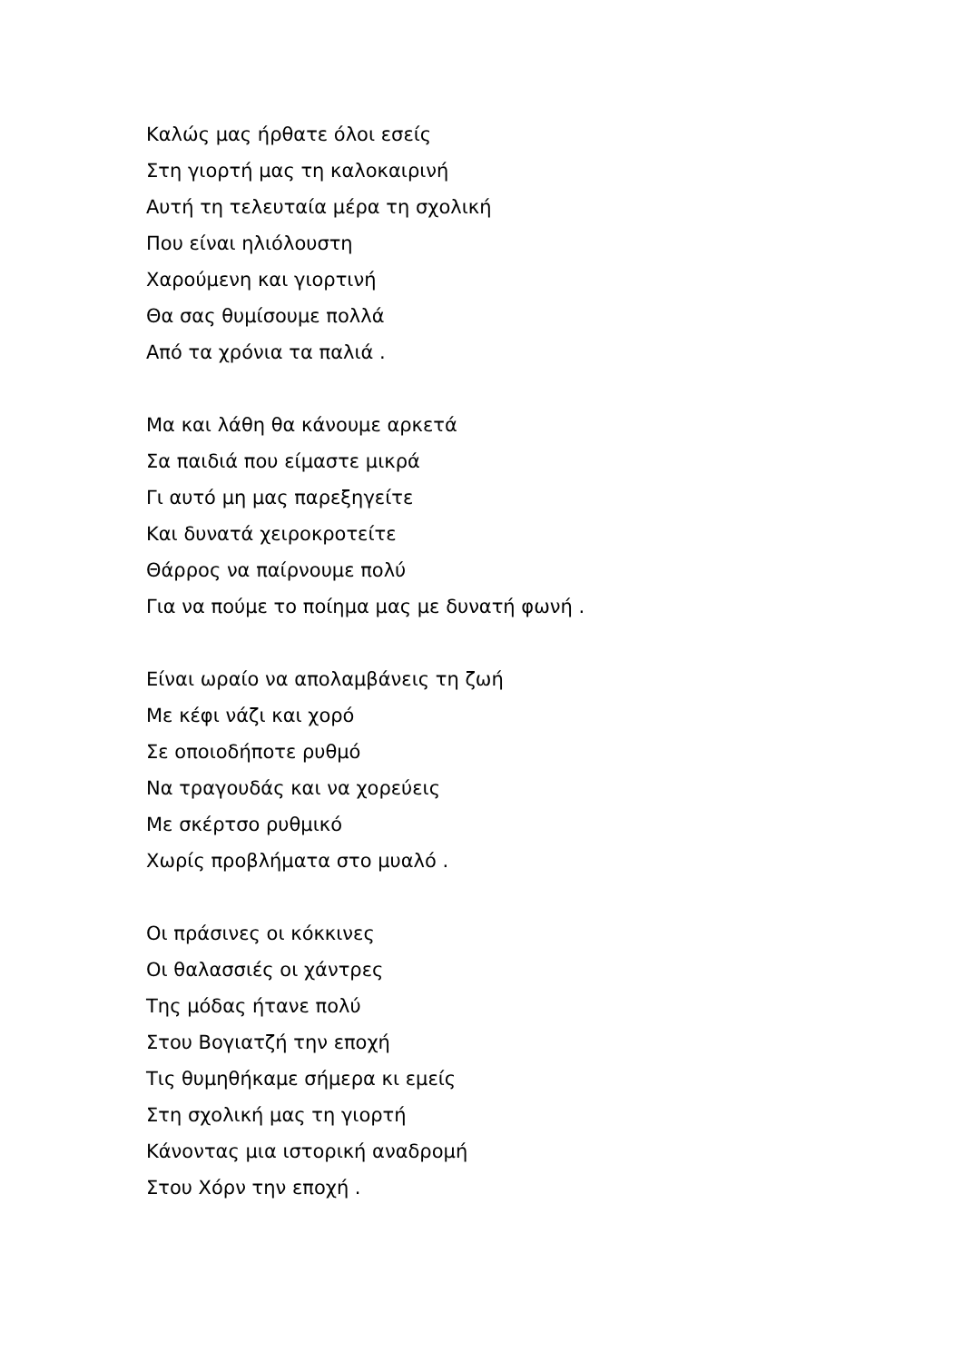Καλώς μας ήρθατε όλοι εσείς
Στη γιορτή μας τη καλοκαιρινή
Αυτή τη τελευταία μέρα τη σχολική
Που είναι ηλιόλουστη
Χαρούμενη και γιορτινή
Θα σας θυμίσουμε πολλά
Από τα χρόνια τα παλιά .
Μα και λάθη θα κάνουμε αρκετά
Σα παιδιά που είμαστε μικρά
Γι αυτό μη μας παρεξηγείτε
Και δυνατά χειροκροτείτε
Θάρρος να παίρνουμε πολύ
Για να πούμε το ποίημα μας με δυνατή φωνή .
Είναι ωραίο να απολαμβάνεις τη ζωή
Με κέφι νάζι και χορό
Σε οποιοδήποτε ρυθμό
Να τραγουδάς και να χορεύεις
Με σκέρτσο ρυθμικό
Χωρίς προβλήματα στο μυαλό .
Οι πράσινες οι κόκκινες
Οι θαλασσιές οι χάντρες
Της μόδας ήτανε πολύ
Στου Βογιατζή την εποχή
Τις θυμηθήκαμε σήμερα κι εμείς
Στη σχολική μας τη γιορτή
Κάνοντας μια ιστορική αναδρομή
Στου Χόρν την εποχή .